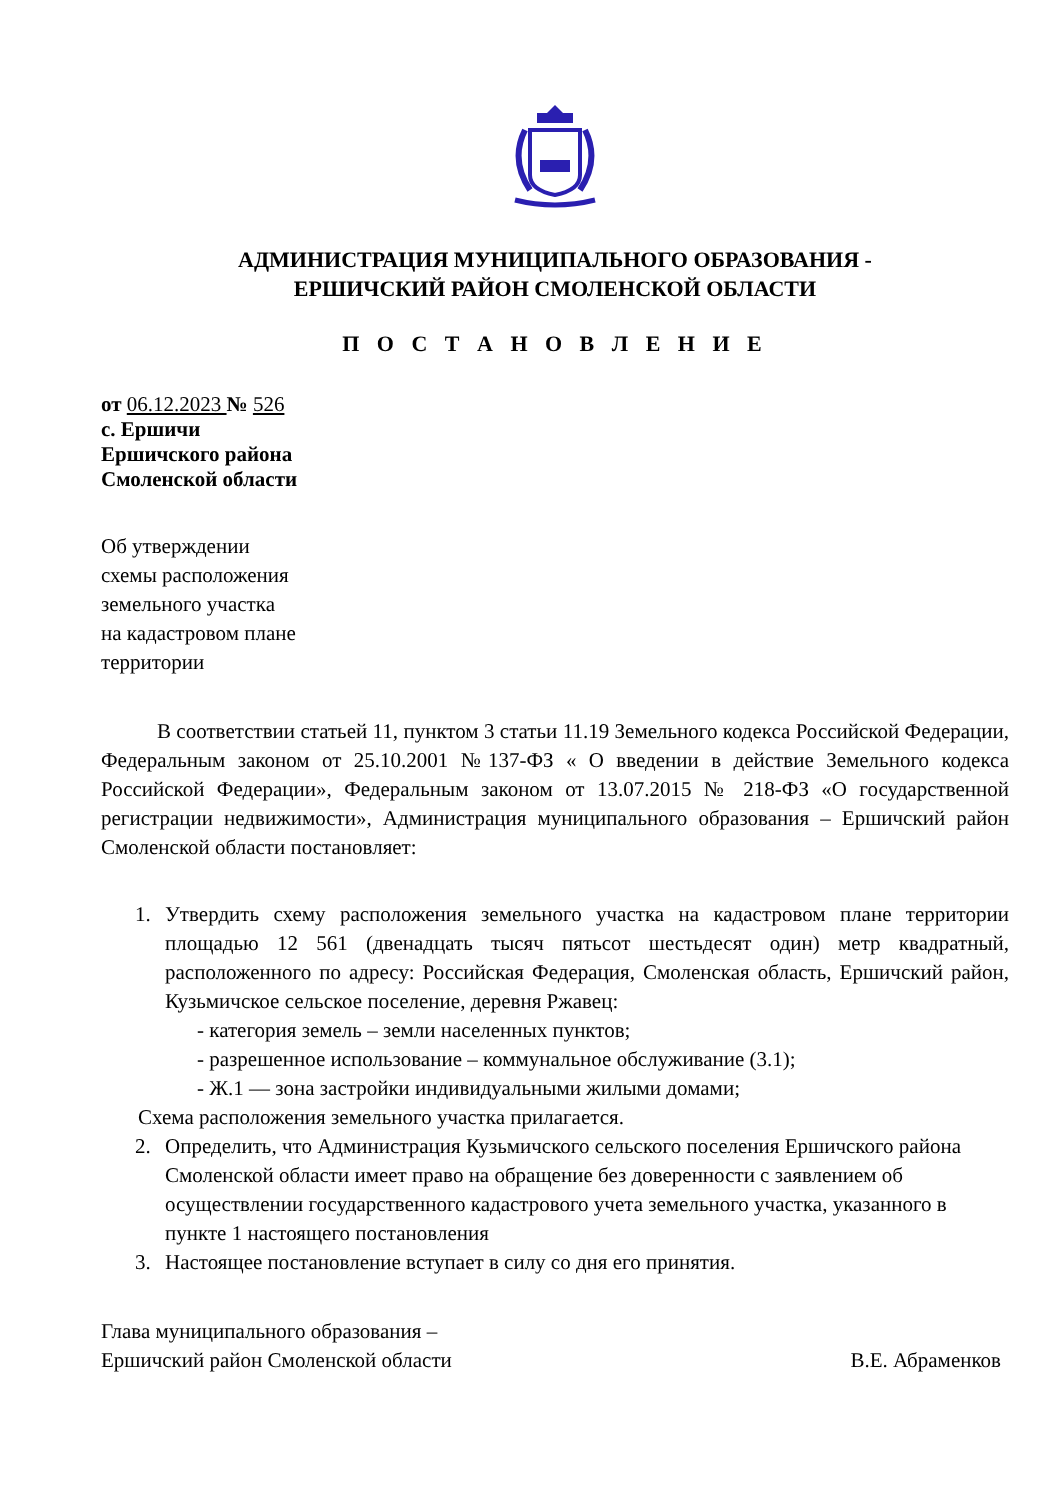АДМИНИСТРАЦИЯ МУНИЦИПАЛЬНОГО ОБРАЗОВАНИЯ -
ЕРШИЧСКИЙ РАЙОН СМОЛЕНСКОЙ ОБЛАСТИ
П О С Т А Н О В Л Е Н И Е
от 06.12.2023 № 526
с. Ершичи
Ершичского района
Смоленской области
Об утверждении
схемы расположения
земельного участка
на кадастровом плане
территории
В соответствии статьей 11, пунктом 3 статьи 11.19 Земельного кодекса Российской Федерации, Федеральным законом от 25.10.2001 №137-ФЗ « О введении в действие Земельного кодекса Российской Федерации», Федеральным законом от 13.07.2015 № 218-ФЗ «О государственной регистрации недвижимости», Администрация муниципального образования – Ершичский район Смоленской области постановляет:
1. Утвердить схему расположения земельного участка на кадастровом плане территории площадью 12 561 (двенадцать тысяч пятьсот шестьдесят один) метр квадратный, расположенного по адресу: Российская Федерация, Смоленская область, Ершичский район, Кузьмичское сельское поселение, деревня Ржавец:
- категория земель – земли населенных пунктов;
- разрешенное использование – коммунальное обслуживание (3.1);
- Ж.1 — зона застройки индивидуальными жилыми домами;
Схема расположения земельного участка прилагается.
2. Определить, что Администрация Кузьмичского сельского поселения Ершичского района Смоленской области имеет право на обращение без доверенности с заявлением об осуществлении государственного кадастрового учета земельного участка, указанного в пункте 1 настоящего постановления
3. Настоящее постановление вступает в силу со дня его принятия.
Глава муниципального образования –
Ершичский район Смоленской области
В.Е. Абраменков